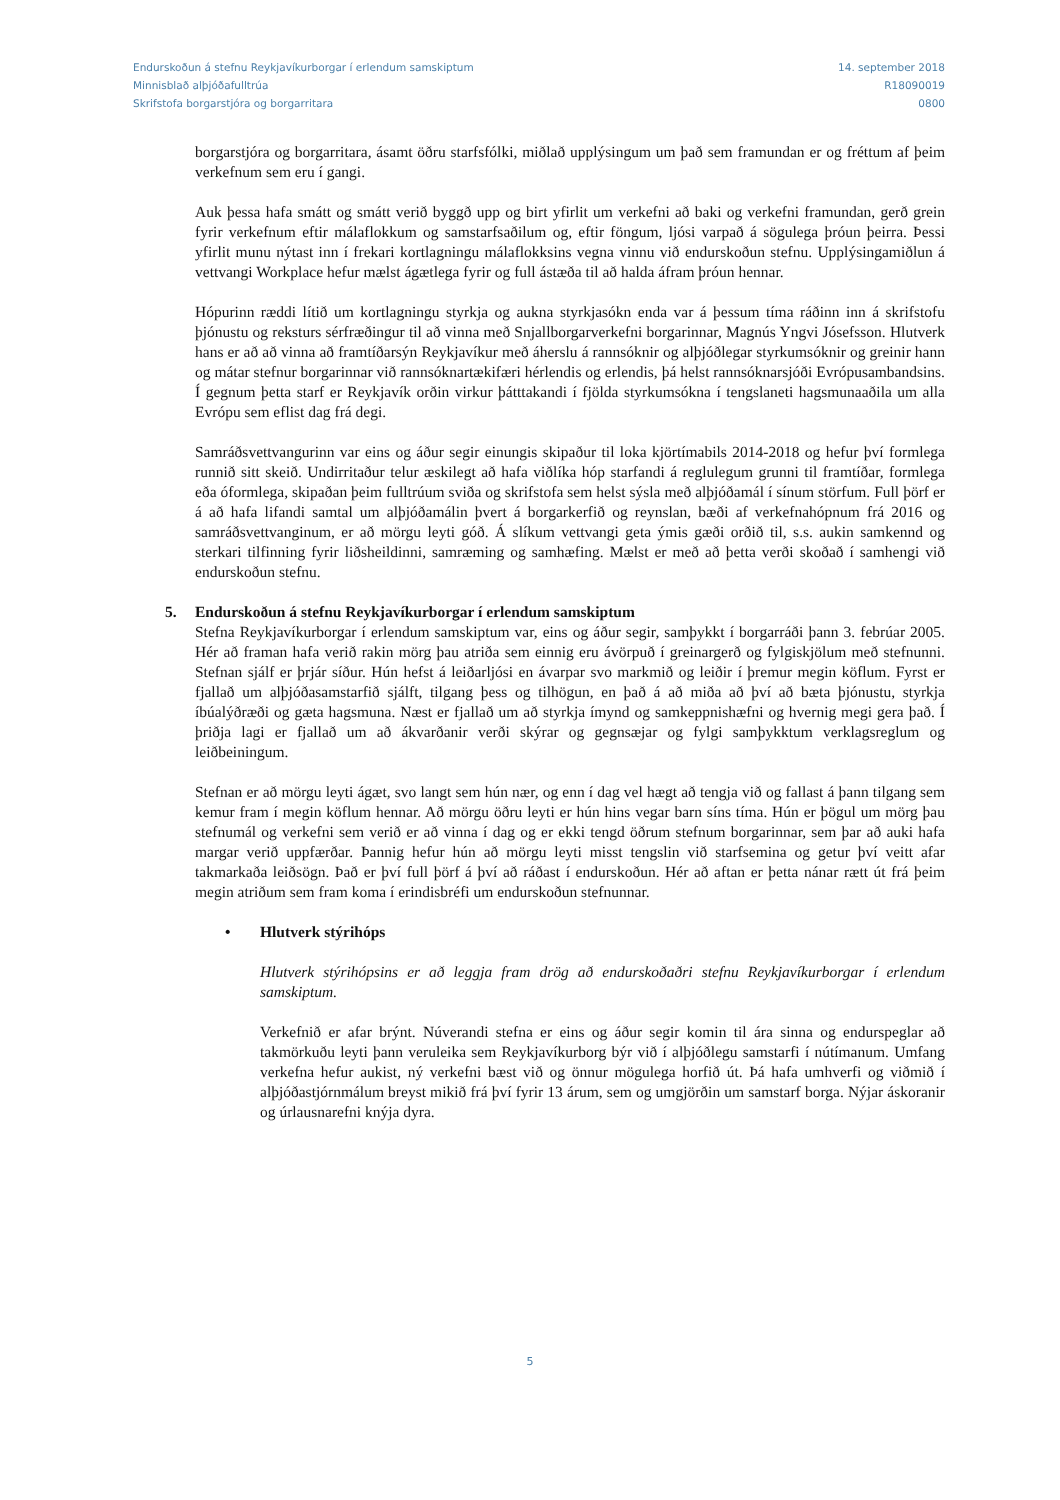Endurskoðun á stefnu Reykjavíkurborgar í erlendum samskiptum
Minnisblað alþjóðafulltrúa
Skrifstofa borgarstjóra og borgarritara
14. september 2018
R18090019
0800
borgarstjóra og borgarritara, ásamt öðru starfsfólki, miðlað upplýsingum um það sem framundan er og fréttum af þeim verkefnum sem eru í gangi.
Auk þessa hafa smátt og smátt verið byggð upp og birt yfirlit um verkefni að baki og verkefni framundan, gerð grein fyrir verkefnum eftir málaflokkum og samstarfsaðilum og, eftir föngum, ljósi varpað á sögulega þróun þeirra. Þessi yfirlit munu nýtast inn í frekari kortlagningu málaflokksins vegna vinnu við endurskoðun stefnu. Upplýsingamiðlun á vettvangi Workplace hefur mælst ágætlega fyrir og full ástæða til að halda áfram þróun hennar.
Hópurinn ræddi lítið um kortlagningu styrkja og aukna styrkjasókn enda var á þessum tíma ráðinn inn á skrifstofu þjónustu og reksturs sérfræðingur til að vinna með Snjallborgarverkefni borgarinnar, Magnús Yngvi Jósefsson. Hlutverk hans er að að vinna að framtíðarsýn Reykjavíkur með áherslu á rannsóknir og alþjóðlegar styrkumsóknir og greinir hann og mátar stefnur borgarinnar við rannsóknartækifæri hérlendis og erlendis, þá helst rannsóknarsjóði Evrópusambandsins. Í gegnum þetta starf er Reykjavík orðin virkur þátttakandi í fjölda styrkumsókna í tengslaneti hagsmunaaðila um alla Evrópu sem eflist dag frá degi.
Samráðsvettvangurinn var eins og áður segir einungis skipaður til loka kjörtímabils 2014-2018 og hefur því formlega runnið sitt skeið. Undirritaður telur æskilegt að hafa viðlíka hóp starfandi á reglulegum grunni til framtíðar, formlega eða óformlega, skipaðan þeim fulltrúum sviða og skrifstofa sem helst sýsla með alþjóðamál í sínum störfum. Full þörf er á að hafa lifandi samtal um alþjóðamálin þvert á borgarkerfið og reynslan, bæði af verkefnahópnum frá 2016 og samráðsvettvanginum, er að mörgu leyti góð. Á slíkum vettvangi geta ýmis gæði orðið til, s.s. aukin samkennd og sterkari tilfinning fyrir liðsheildinni, samræming og samhæfing. Mælst er með að þetta verði skoðað í samhengi við endurskoðun stefnu.
5. Endurskoðun á stefnu Reykjavíkurborgar í erlendum samskiptum
Stefna Reykjavíkurborgar í erlendum samskiptum var, eins og áður segir, samþykkt í borgarráði þann 3. febrúar 2005. Hér að framan hafa verið rakin mörg þau atriða sem einnig eru ávörpuð í greinargerð og fylgiskjölum með stefnunni. Stefnan sjálf er þrjár síður. Hún hefst á leiðarljósi en ávarpar svo markmið og leiðir í þremur megin köflum. Fyrst er fjallað um alþjóðasamstarfið sjálft, tilgang þess og tilhögun, en það á að miða að því að bæta þjónustu, styrkja íbúalýðræði og gæta hagsmuna. Næst er fjallað um að styrkja ímynd og samkeppnishæfni og hvernig megi gera það. Í þriðja lagi er fjallað um að ákvarðanir verði skýrar og gegnsæjar og fylgi samþykktum verklagsreglum og leiðbeiningum.
Stefnan er að mörgu leyti ágæt, svo langt sem hún nær, og enn í dag vel hægt að tengja við og fallast á þann tilgang sem kemur fram í megin köflum hennar. Að mörgu öðru leyti er hún hins vegar barn síns tíma. Hún er þögul um mörg þau stefnumál og verkefni sem verið er að vinna í dag og er ekki tengd öðrum stefnum borgarinnar, sem þar að auki hafa margar verið uppfærðar. Þannig hefur hún að mörgu leyti misst tengslin við starfsemina og getur því veitt afar takmarkaða leiðsögn. Það er því full þörf á því að ráðast í endurskoðun. Hér að aftan er þetta nánar rætt út frá þeim megin atriðum sem fram koma í erindisbréfi um endurskoðun stefnunnar.
• Hlutverk stýrihóps
Hlutverk stýrihópsins er að leggja fram drög að endurskoðaðri stefnu Reykjavíkurborgar í erlendum samskiptum.
Verkefnið er afar brýnt. Núverandi stefna er eins og áður segir komin til ára sinna og endurspeglar að takmörkuðu leyti þann veruleika sem Reykjavíkurborg býr við í alþjóðlegu samstarfi í nútímanum. Umfang verkefna hefur aukist, ný verkefni bæst við og önnur mögulega horfið út. Þá hafa umhverfi og viðmið í alþjóðastjórnmálum breyst mikið frá því fyrir 13 árum, sem og umgjörðin um samstarf borga. Nýjar áskoranir og úrlausnarefni knýja dyra.
5